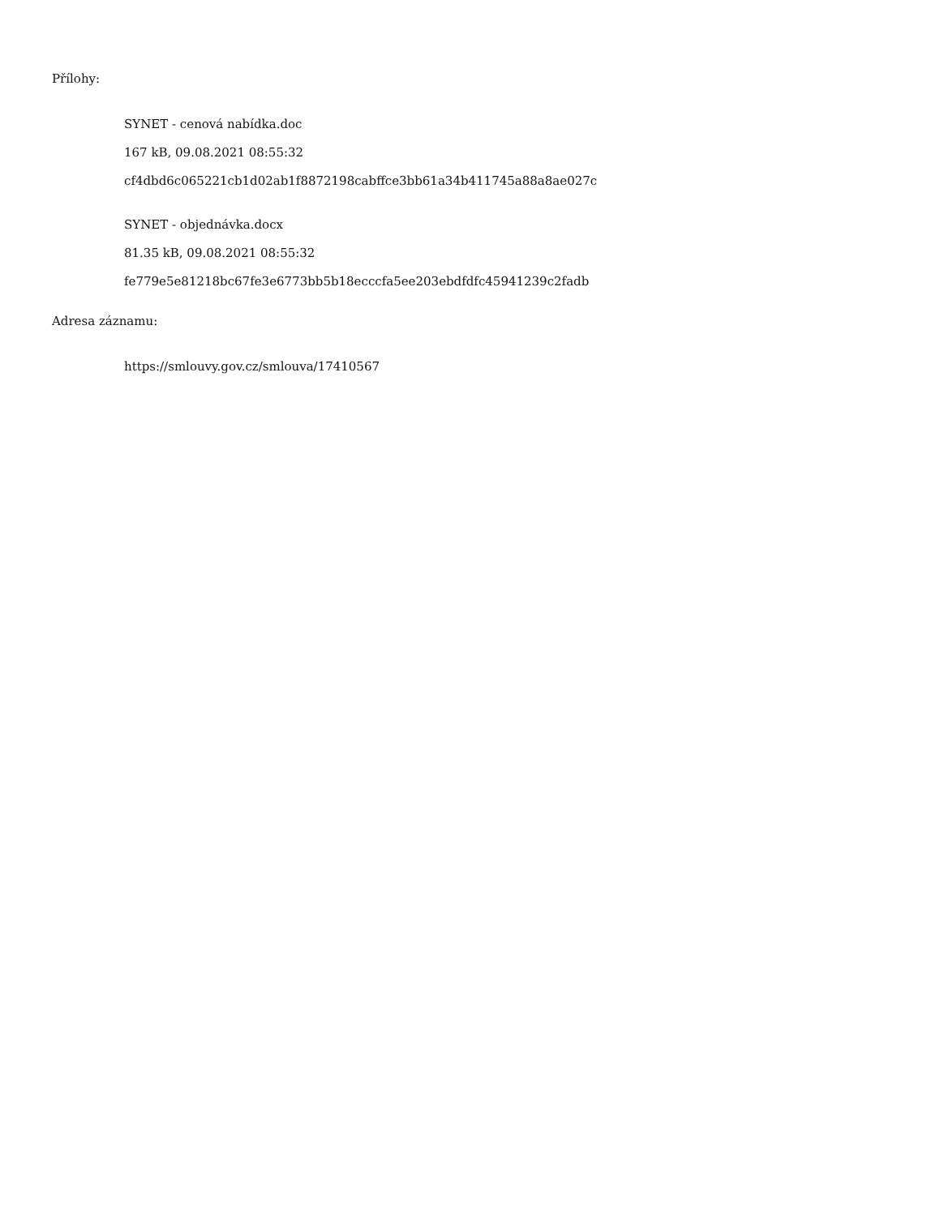Přílohy:
SYNET - cenová nabídka.doc
167 kB, 09.08.2021 08:55:32
cf4dbd6c065221cb1d02ab1f8872198cabffce3bb61a34b411745a88a8ae027c
SYNET - objednávka.docx
81.35 kB, 09.08.2021 08:55:32
fe779e5e81218bc67fe3e6773bb5b18ecccfa5ee203ebdfdfc45941239c2fadb
Adresa záznamu:
https://smlouvy.gov.cz/smlouva/17410567